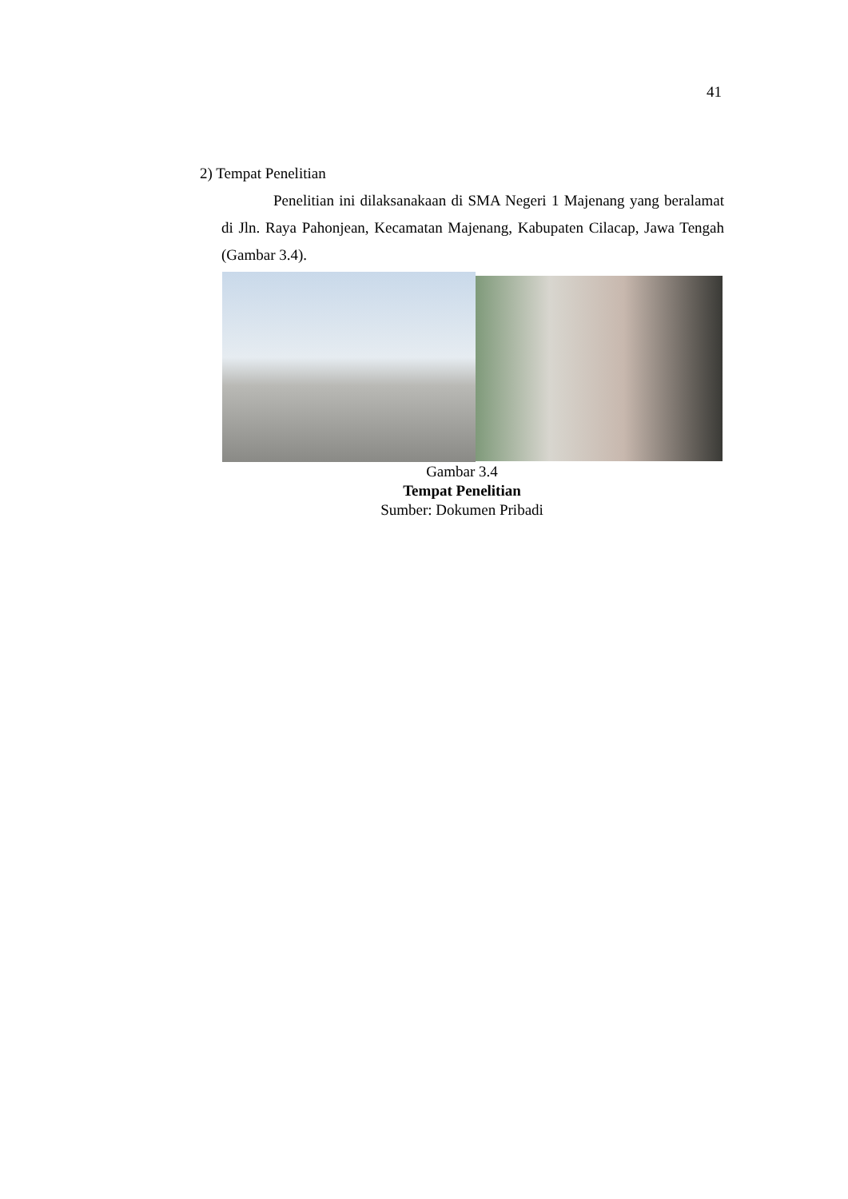41
2) Tempat Penelitian
Penelitian ini dilaksanakaan di SMA Negeri 1 Majenang yang beralamat di Jln. Raya Pahonjean, Kecamatan Majenang, Kabupaten Cilacap, Jawa Tengah (Gambar 3.4).
Gambar 3.4
Tempat Penelitian
Sumber: Dokumen Pribadi